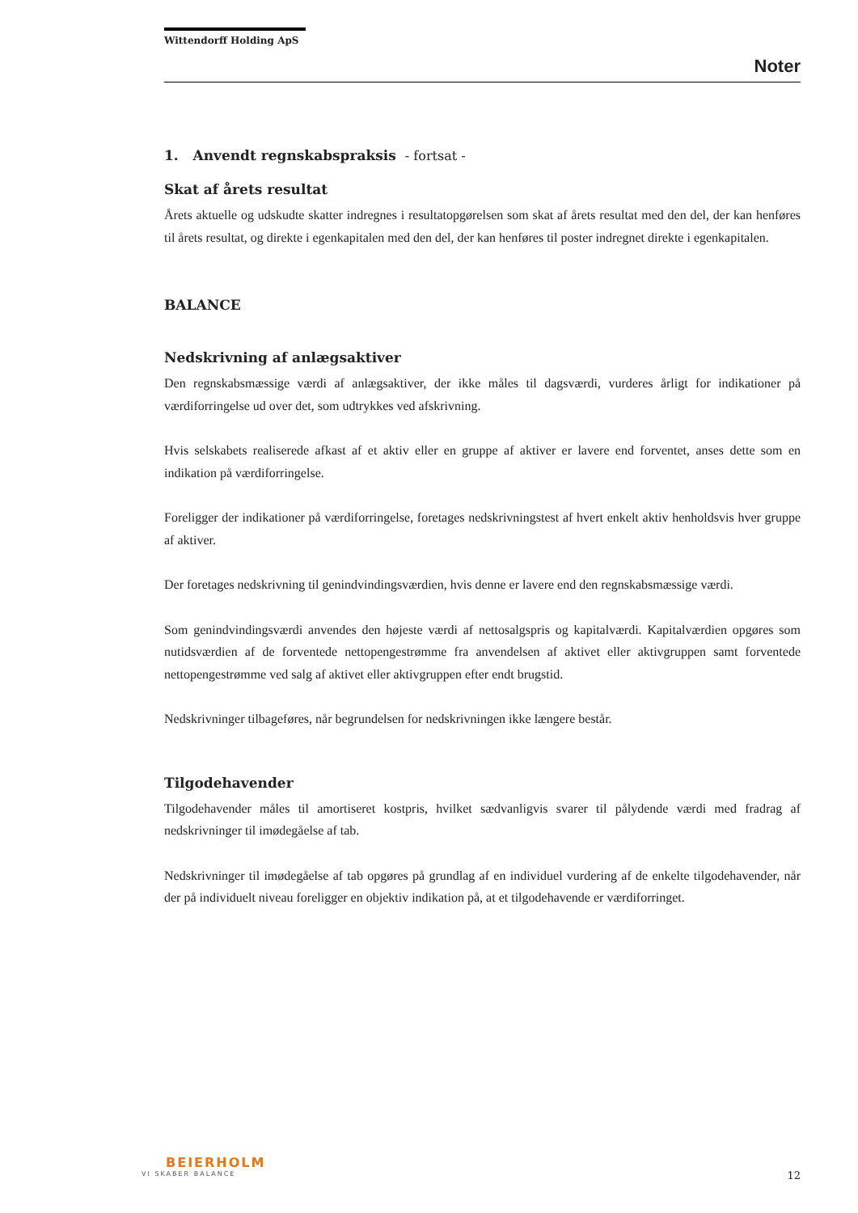Wittendorff Holding ApS
Noter
1. Anvendt regnskabspraksis - fortsat -
Skat af årets resultat
Årets aktuelle og udskudte skatter indregnes i resultatopgørelsen som skat af årets resultat med den del, der kan henføres til årets resultat, og direkte i egenkapitalen med den del, der kan henføres til poster indregnet direkte i egenkapitalen.
BALANCE
Nedskrivning af anlægsaktiver
Den regnskabsmæssige værdi af anlægsaktiver, der ikke måles til dagsværdi, vurderes årligt for indikationer på værdiforringelse ud over det, som udtrykkes ved afskrivning.
Hvis selskabets realiserede afkast af et aktiv eller en gruppe af aktiver er lavere end forventet, anses dette som en indikation på værdiforringelse.
Foreligger der indikationer på værdiforringelse, foretages nedskrivningstest af hvert enkelt aktiv henholdsvis hver gruppe af aktiver.
Der foretages nedskrivning til genindvindingsværdien, hvis denne er lavere end den regnskabsmæssige værdi.
Som genindvindingsværdi anvendes den højeste værdi af nettosalgspris og kapitalværdi. Kapitalværdien opgøres som nutidsværdien af de forventede nettopengestrømme fra anvendelsen af aktivet eller aktivgruppen samt forventede nettopengestrømme ved salg af aktivet eller aktivgruppen efter endt brugstid.
Nedskrivninger tilbageføres, når begrundelsen for nedskrivningen ikke længere består.
Tilgodehavender
Tilgodehavender måles til amortiseret kostpris, hvilket sædvanligvis svarer til pålydende værdi med fradrag af nedskrivninger til imødegåelse af tab.
Nedskrivninger til imødegåelse af tab opgøres på grundlag af en individuel vurdering af de enkelte tilgodehavender, når der på individuelt niveau foreligger en objektiv indikation på, at et tilgodehavende er værdiforringet.
BEIERHOLM
VI SKABER BALANCE
12